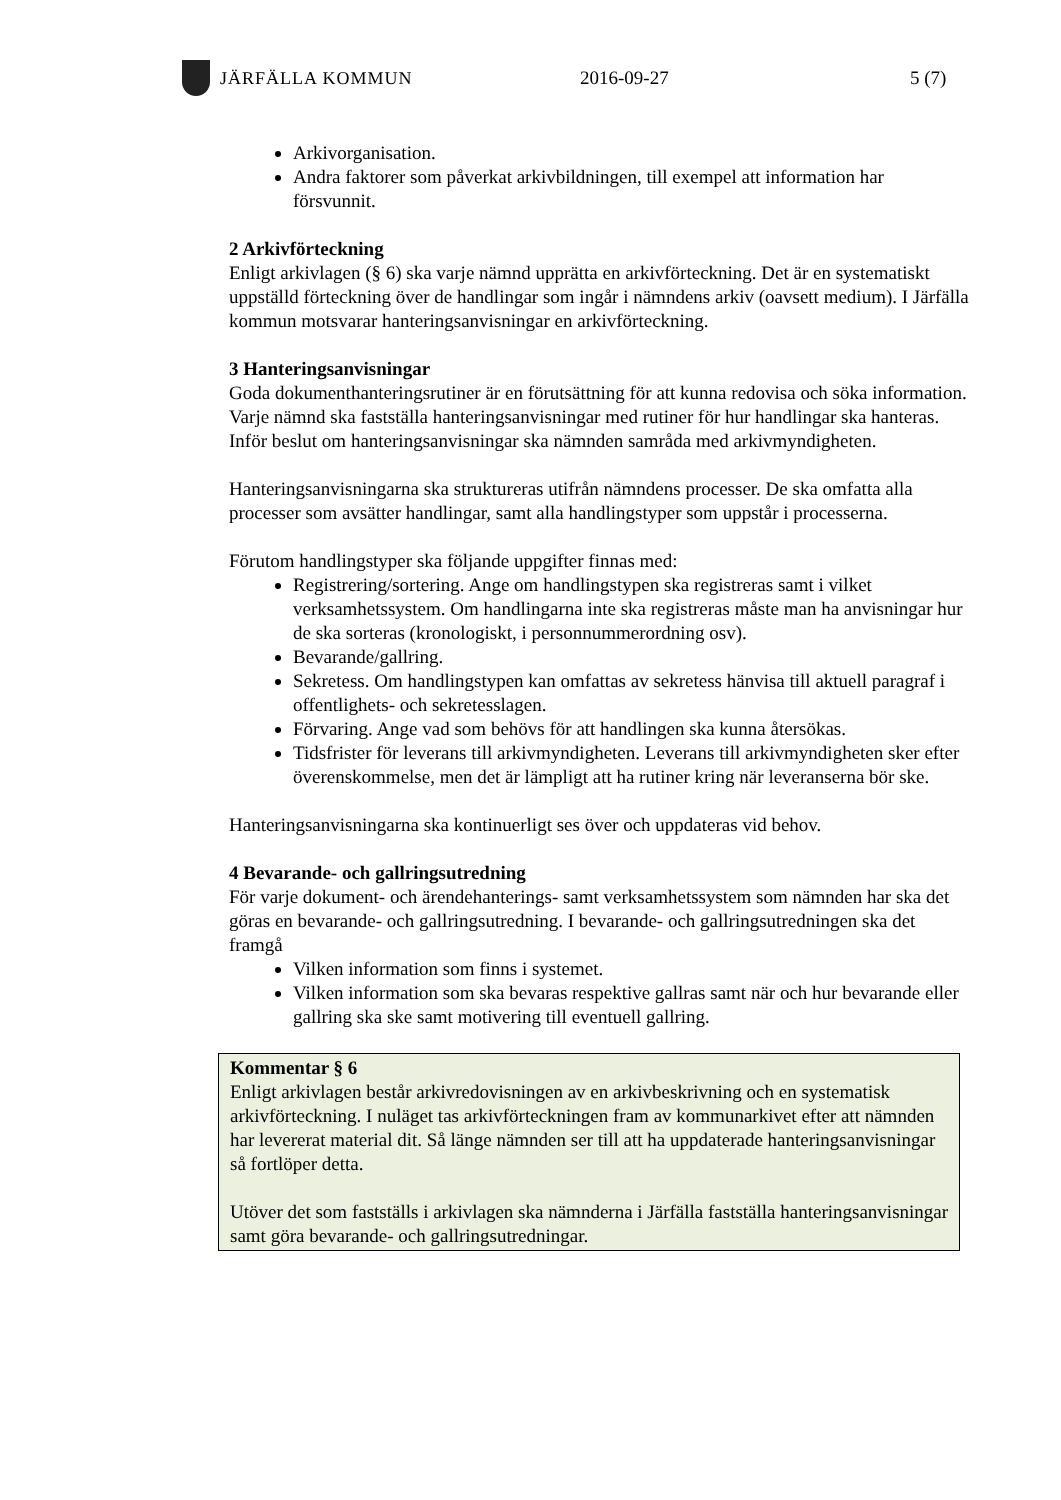JÄRFÄLLA KOMMUN 2016-09-27 5 (7)
Arkivorganisation.
Andra faktorer som påverkat arkivbildningen, till exempel att information har försvunnit.
2 Arkivförteckning
Enligt arkivlagen (§ 6) ska varje nämnd upprätta en arkivförteckning. Det är en systematiskt uppställd förteckning över de handlingar som ingår i nämndens arkiv (oavsett medium). I Järfälla kommun motsvarar hanteringsanvisningar en arkivförteckning.
3 Hanteringsanvisningar
Goda dokumenthanteringsrutiner är en förutsättning för att kunna redovisa och söka information. Varje nämnd ska fastställa hanteringsanvisningar med rutiner för hur handlingar ska hanteras. Inför beslut om hanteringsanvisningar ska nämnden samråda med arkivmyndigheten.
Hanteringsanvisningarna ska struktureras utifrån nämndens processer. De ska omfatta alla processer som avsätter handlingar, samt alla handlingstyper som uppstår i processerna.
Förutom handlingstyper ska följande uppgifter finnas med:
Registrering/sortering. Ange om handlingstypen ska registreras samt i vilket verksamhetssystem. Om handlingarna inte ska registreras måste man ha anvisningar hur de ska sorteras (kronologiskt, i personnummerordning osv).
Bevarande/gallring.
Sekretess. Om handlingstypen kan omfattas av sekretess hänvisa till aktuell paragraf i offentlighets- och sekretesslagen.
Förvaring. Ange vad som behövs för att handlingen ska kunna återsökas.
Tidsfrister för leverans till arkivmyndigheten. Leverans till arkivmyndigheten sker efter överenskommelse, men det är lämpligt att ha rutiner kring när leveranserna bör ske.
Hanteringsanvisningarna ska kontinuerligt ses över och uppdateras vid behov.
4 Bevarande- och gallringsutredning
För varje dokument- och ärendehanterings- samt verksamhetssystem som nämnden har ska det göras en bevarande- och gallringsutredning. I bevarande- och gallringsutredningen ska det framgå
Vilken information som finns i systemet.
Vilken information som ska bevaras respektive gallras samt när och hur bevarande eller gallring ska ske samt motivering till eventuell gallring.
Kommentar § 6
Enligt arkivlagen består arkivredovisningen av en arkivbeskrivning och en systematisk arkivförteckning. I nuläget tas arkivförteckningen fram av kommunarkivet efter att nämnden har levererat material dit. Så länge nämnden ser till att ha uppdaterade hanteringsanvisningar så fortlöper detta.
Utöver det som fastställs i arkivlagen ska nämnderna i Järfälla fastställa hanteringsanvisningar samt göra bevarande- och gallringsutredningar.